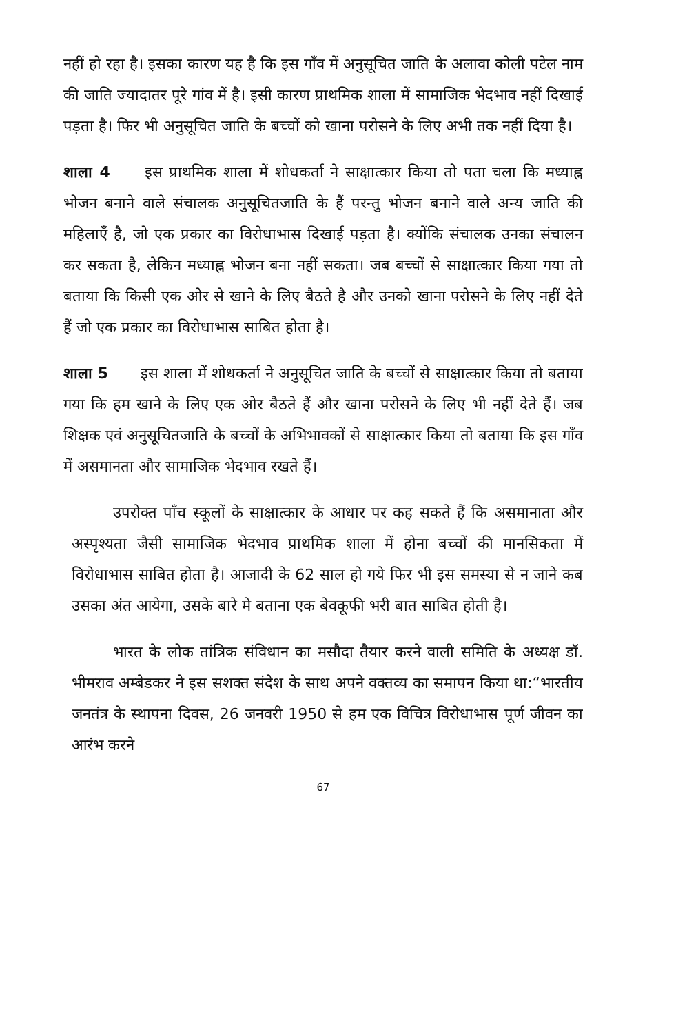नहीं हो रहा है। इसका कारण यह है कि इस गाँव में अनुसूचित जाति के अलावा कोली पटेल नाम की जाति ज्यादातर पूरे गांव में है। इसी कारण प्राथमिक शाला में सामाजिक भेदभाव नहीं दिखाई पड़ता है। फिर भी अनुसूचित जाति के बच्चों को खाना परोसने के लिए अभी तक नहीं दिया है।
शाला 4 इस प्राथमिक शाला में शोधकर्ता ने साक्षात्कार किया तो पता चला कि मध्याह्न भोजन बनाने वाले संचालक अनुसूचितजाति के हैं परन्तु भोजन बनाने वाले अन्य जाति की महिलाएँ है, जो एक प्रकार का विरोधाभास दिखाई पड़ता है। क्योंकि संचालक उनका संचालन कर सकता है, लेकिन मध्याह्न भोजन बना नहीं सकता। जब बच्चों से साक्षात्कार किया गया तो बताया कि किसी एक ओर से खाने के लिए बैठते है और उनको खाना परोसने के लिए नहीं देते हैं जो एक प्रकार का विरोधाभास साबित होता है।
शाला 5 इस शाला में शोधकर्ता ने अनुसूचित जाति के बच्चों से साक्षात्कार किया तो बताया गया कि हम खाने के लिए एक ओर बैठते हैं और खाना परोसने के लिए भी नहीं देते हैं। जब शिक्षक एवं अनुसूचितजाति के बच्चों के अभिभावकों से साक्षात्कार किया तो बताया कि इस गाँव में असमानता और सामाजिक भेदभाव रखते हैं।
उपरोक्त पाँच स्कूलों के साक्षात्कार के आधार पर कह सकते हैं कि असमानाता और अस्पृश्यता जैसी सामाजिक भेदभाव प्राथमिक शाला में होना बच्चों की मानसिकता में विरोधाभास साबित होता है। आजादी के 62 साल हो गये फिर भी इस समस्या से न जाने कब उसका अंत आयेगा, उसके बारे मे बताना एक बेवकूफी भरी बात साबित होती है।
भारत के लोक तांत्रिक संविधान का मसौदा तैयार करने वाली समिति के अध्यक्ष डॉ. भीमराव अम्बेडकर ने इस सशक्त संदेश के साथ अपने वक्तव्य का समापन किया था:“भारतीय जनतंत्र के स्थापना दिवस, 26 जनवरी 1950 से हम एक विचित्र विरोधाभास पूर्ण जीवन का आरंभ करने
67